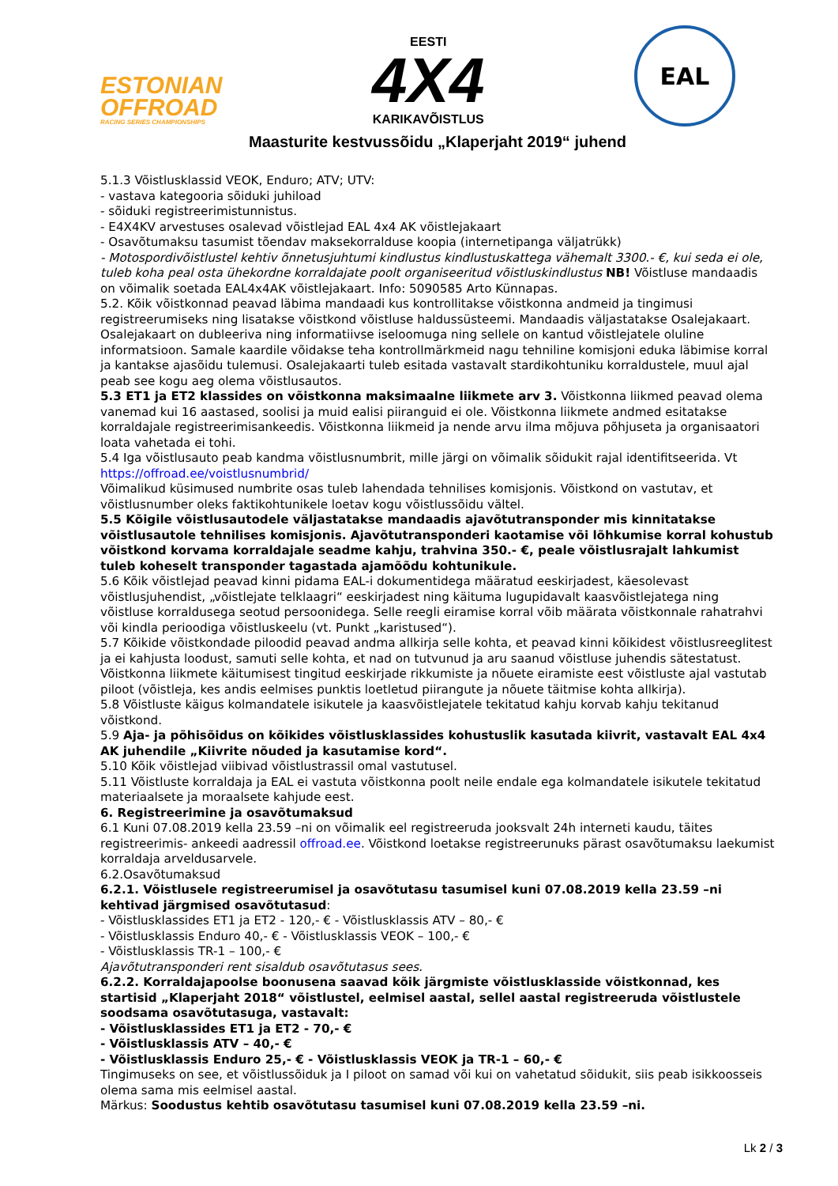ESTONIAN
OFFROAD
RACING SERIES CHAMPIONSHIPS
EESTI
4X4
KARIKAVÕISTLUS
EAL
Maasturite kestvussõidu „Klaperjaht 2019“ juhend
5.1.3 Võistlusklassid VEOK, Enduro; ATV; UTV:
- vastava kategooria sõiduki juhiload
- sõiduki registreerimistunnistus.
- E4X4KV arvestuses osalevad võistlejad EAL 4x4 AK võistlejakaart
- Osavõtumaksu tasumist tõendav maksekorralduse koopia (internetipanga väljatrükk)
- Motospordivõistlustel kehtiv õnnetusjuhtumi kindlustus kindlustuskattega vähemalt 3300.- €, kui seda ei ole, tuleb koha peal osta ühekordne korraldajate poolt organiseeritud võistluskindlustus NB! Võistluse mandaadis on võimalik soetada EAL4x4AK võistlejakaart. Info: 5090585 Arto Künnapas.
5.2. Kõik võistkonnad peavad läbima mandaadi kus kontrollitakse võistkonna andmeid ja tingimusi registreerumiseks ning lisatakse võistkond võistluse haldussüsteemi. Mandaadis väljastatakse Osalejakaart. Osalejakaart on dubleeriva ning informatiivse iseloomuga ning sellele on kantud võistlejatele oluline informatsioon. Samale kaardile võidakse teha kontrollmärkmeid nagu tehniline komisjoni eduka läbimise korral ja kantakse ajasõidu tulemusi. Osalejakaarti tuleb esitada vastavalt stardikohtuniku korraldustele, muul ajal peab see kogu aeg olema võistlusautos.
5.3 ET1 ja ET2 klassides on võistkonna maksimaalne liikmete arv 3. Võistkonna liikmed peavad olema vanemad kui 16 aastased, soolisi ja muid ealisi piiranguid ei ole. Võistkonna liikmete andmed esitatakse korraldajale registreerimisankeedis. Võistkonna liikmeid ja nende arvu ilma mõjuva põhjuseta ja organisaatori loata vahetada ei tohi.
5.4 Iga võistlusauto peab kandma võistlusnumbrit, mille järgi on võimalik sõidukit rajal identifitseerida. Vt https://offroad.ee/voistlusnumbrid/
Võimalikud küsimused numbrite osas tuleb lahendada tehnilises komisjonis. Võistkond on vastutav, et võistlusnumber oleks faktikohtunikele loetav kogu võistlussõidu vältel.
5.5 Kõigile võistlusautodele väljastatakse mandaadis ajavõtutransponder mis kinnitatakse võistlusautole tehnilises komisjonis. Ajavõtutransponderi kaotamise või lõhkumise korral kohustub võistkond korvama korraldajale seadme kahju, trahvina 350.- €, peale võistlusrajalt lahkumist tuleb koheselt transponder tagastada ajamõõdu kohtunikule.
5.6 Kõik võistlejad peavad kinni pidama EAL-i dokumentidega määratud eeskirjadest, käesolevast võistlusjuhendist, „võistlejate telklaagri“ eeskirjadest ning käituma lugupidavalt kaasvõistlejatega ning võistluse korraldusega seotud persoonidega. Selle reegli eiramise korral võib määrata võistkonnale rahatrahvi või kindla perioodiga võistluskeelu (vt. Punkt „karistused“).
5.7 Kõikide võistkondade piloodid peavad andma allkirja selle kohta, et peavad kinni kõikidest võistlusreeglitest ja ei kahjusta loodust, samuti selle kohta, et nad on tutvunud ja aru saanud võistluse juhendis sätestatust. Võistkonna liikmete käitumisest tingitud eeskirjade rikkumiste ja nõuete eiramiste eest võistluste ajal vastutab piloot (võistleja, kes andis eelmises punktis loetletud piirangute ja nõuete täitmise kohta allkirja).
5.8 Võistluste käigus kolmandatele isikutele ja kaasvõistlejatele tekitatud kahju korvab kahju tekitanud võistkond.
5.9 Aja- ja põhisõidus on kõikides võistlusklassides kohustuslik kasutada kiivrit, vastavalt EAL 4x4 AK juhendile „Kiivrite nõuded ja kasutamise kord“.
5.10 Kõik võistlejad viibivad võistlustrassil omal vastutusel.
5.11 Võistluste korraldaja ja EAL ei vastuta võistkonna poolt neile endale ega kolmandatele isikutele tekitatud materiaalsete ja moraalsete kahjude eest.
6. Registreerimine ja osavõtumaksud
6.1 Kuni 07.08.2019 kella 23.59 –ni on võimalik eel registreeruda jooksvalt 24h interneti kaudu, täites registreerimis- ankeedi aadressil offroad.ee. Võistkond loetakse registreerunuks pärast osavõtumaksu laekumist korraldaja arveldusarvele.
6.2.Osavõtumaksud
6.2.1. Võistlusele registreerumisel ja osavõtutasu tasumisel kuni 07.08.2019 kella 23.59 –ni kehtivad järgmised osavõtutasud:
- Võistlusklassides ET1 ja ET2 - 120,- € - Võistlusklassis ATV – 80,- €
- Võistlusklassis Enduro 40,- € - Võistlusklassis VEOK – 100,- €
- Võistlusklassis TR-1 – 100,- €
Ajavõtutransponderi rent sisaldub osavõtutasus sees.
6.2.2. Korraldajapoolse boonusena saavad kõik järgmiste võistlusklasside võistkonnad, kes startisid „Klaperjaht 2018“ võistlustel, eelmisel aastal, sellel aastal registreeruda võistlustele soodsama osavõtutasuga, vastavalt:
- Võistlusklassides ET1 ja ET2 - 70,- €
- Võistlusklassis ATV – 40,- €
- Võistlusklassis Enduro 25,- € - Võistlusklassis VEOK ja TR-1 – 60,- €
Tingimuseks on see, et võistlussõiduk ja I piloot on samad või kui on vahetatud sõidukit, siis peab isikkoosseis olema sama mis eelmisel aastal.
Märkus: Soodustus kehtib osavõtutasu tasumisel kuni 07.08.2019 kella 23.59 –ni.
Lk 2 / 3